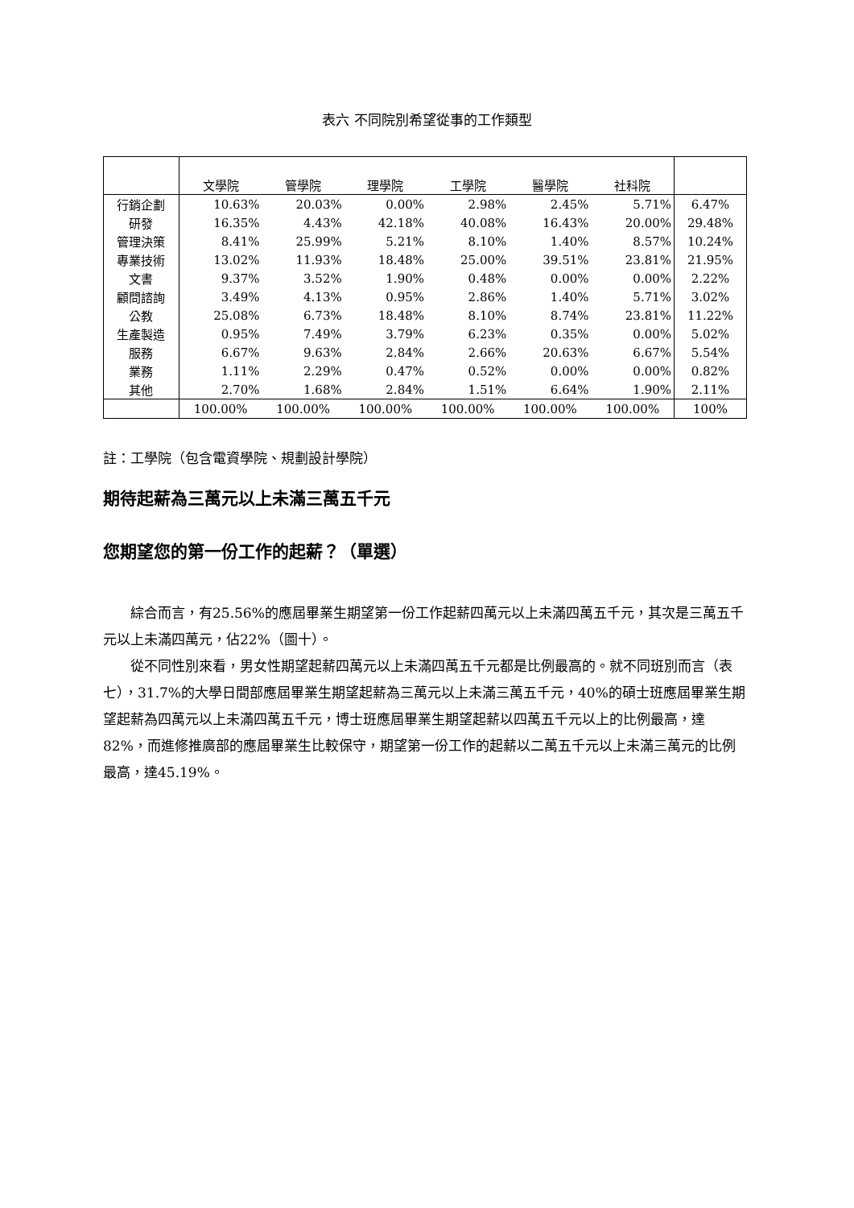表六 不同院別希望從事的工作類型
| | 文學院 | 管學院 | 理學院 | 工學院 | 醫學院 | 社科院 | |
| --- | --- | --- | --- | --- | --- | --- | --- |
| 行銷企劃 | 10.63% | 20.03% | 0.00% | 2.98% | 2.45% | 5.71% | 6.47% |
| 研發 | 16.35% | 4.43% | 42.18% | 40.08% | 16.43% | 20.00% | 29.48% |
| 管理決策 | 8.41% | 25.99% | 5.21% | 8.10% | 1.40% | 8.57% | 10.24% |
| 專業技術 | 13.02% | 11.93% | 18.48% | 25.00% | 39.51% | 23.81% | 21.95% |
| 文書 | 9.37% | 3.52% | 1.90% | 0.48% | 0.00% | 0.00% | 2.22% |
| 顧問諮詢 | 3.49% | 4.13% | 0.95% | 2.86% | 1.40% | 5.71% | 3.02% |
| 公教 | 25.08% | 6.73% | 18.48% | 8.10% | 8.74% | 23.81% | 11.22% |
| 生產製造 | 0.95% | 7.49% | 3.79% | 6.23% | 0.35% | 0.00% | 5.02% |
| 服務 | 6.67% | 9.63% | 2.84% | 2.66% | 20.63% | 6.67% | 5.54% |
| 業務 | 1.11% | 2.29% | 0.47% | 0.52% | 0.00% | 0.00% | 0.82% |
| 其他 | 2.70% | 1.68% | 2.84% | 1.51% | 6.64% | 1.90% | 2.11% |
| | 100.00% | 100.00% | 100.00% | 100.00% | 100.00% | 100.00% | 100% |
註：工學院（包含電資學院、規劃設計學院）
期待起薪為三萬元以上未滿三萬五千元
您期望您的第一份工作的起薪？（單選）
綜合而言，有25.56%的應屆畢業生期望第一份工作起薪四萬元以上未滿四萬五千元，其次是三萬五千元以上未滿四萬元，佔22%（圖十）。
從不同性別來看，男女性期望起薪四萬元以上未滿四萬五千元都是比例最高的。就不同班別而言（表七），31.7%的大學日間部應屆畢業生期望起薪為三萬元以上未滿三萬五千元，40%的碩士班應屆畢業生期望起薪為四萬元以上未滿四萬五千元，博士班應屆畢業生期望起薪以四萬五千元以上的比例最高，達82%，而進修推廣部的應屆畢業生比較保守，期望第一份工作的起薪以二萬五千元以上未滿三萬元的比例最高，達45.19%。